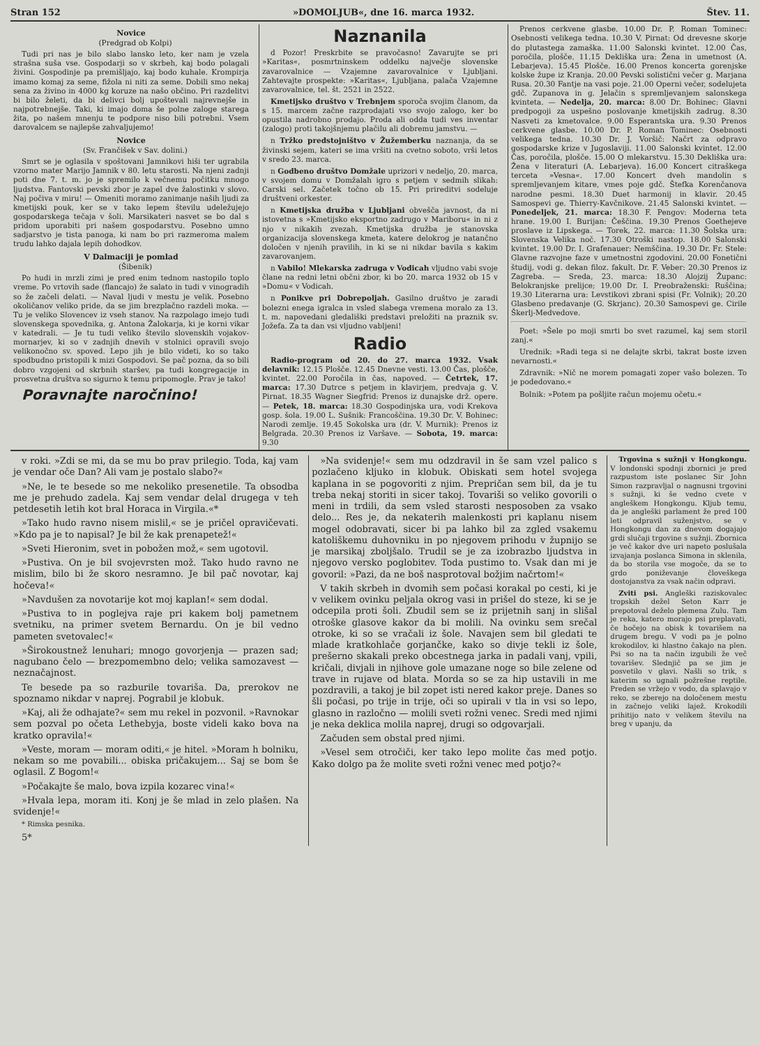Stran 152 »DOMOLJUB«, dne 16. marca 1932. Štev. 11.
Novice
(Predgrad ob Kolpi)
Tudi pri nas je bilo slabo lansko leto, ker nam je vzela strašna suša vse. Gospodarji so v skrbeh, kaj bodo polagali živini. Gospodinje pa premišljajo, kaj bodo kuhale. Krompirja imamo komaj za seme, fižola ni niti za seme. Dobili smo nekaj sena za živino in 4000 kg koruze na našo občino. Pri razdelitvi bi bilo želeti, da bi delivci bolj upoštevali najrevnejše in najpotrebnejše. Taki, ki imajo doma še polne zaloge starega žita, po našem mnenju te podpore niso bili potrebni. Vsem darovalcem se najlepše zahvaljujemo!
Novice
(Sv. Frančišek v Sav. dolini.)
Smrt se je oglasila v spoštovani Jamnikovi hiši ter ugrabila vzorno mater Marijo Jamnik v 80. letu starosti. Na njeni zadnji poti dne 7. t. m. jo je spremilo k večnemu počitku mnogo ljudstva. Fantovski pevski zbor je zapel dve žalostinki v slovo. Naj počiva v miru! — Omeniti moramo zanimanje naših ljudi za kmetijski pouk, ker se v tako lepem številu udeležujejo gospodarskega tečaja v šoli. Marsikateri nasvet se bo dal s pridom uporabiti pri našem gospodarstvu. Posebno umno sadjarstvo je tista panoga, ki nam bo pri razmeroma malem trudu lahko dajala lepih dohodkov.
V Dalmaciji je pomlad
(Šibenik)
Po hudi in mrzli zimi je pred enim tednom nastopilo toplo vreme. Po vrtovih sade (flancajo) že salato in tudi v vinogradih so že začeli delati. — Naval ljudi v mestu je velik. Posebno okoličanov veliko pride, da se jim brezplačno razdeli moka. — Tu je veliko Slovencev iz vseh stanov. Na razpolago imejo tudi slovenskega spovednika, g. Antona Žalokarja, ki je korni vikar v katedrali. — Je tu tudi veliko število slovenskih vojakov-mornarjev, ki so v zadnjih dnevih v stolnici opravili svojo velikonočno sv. spoved. Lepo jih je bilo videti, ko so tako spodbudno pristopili k mizi Gospodovi. Se pač pozna, da so bili dobro vzgojeni od skrbnih staršev, pa tudi kongregacije in prosvetna društva so sigurno k temu pripomogle. Prav je tako!
Poravnajte naročnino!
Naznanila
d Pozor! Preskrbite se pravočasno! Zavarujte se pri »Karitas«, posmrtninskem oddelku največje slovenske zavarovalnice — Vzajemne zavarovalnice v Ljubljani. Zahtevajte prospekte: »Karitas«, Ljubljana, palača Vzajemne zavarovalnice, tel. št. 2521 in 2522.
Kmetijsko društvo v Trebnjem sporoča svojim članom, da s 15. marcem začne razprodajati vso svojo zalogo, ker bo opustila nadrobno prodajo. Proda ali odda tudi ves inventar (zalogo) proti takojšnjemu plačilu ali dobremu jamstvu. —
n Tržko predstojništvo v Žužemberku naznanja, da se živinski sejem, kateri se ima vršiti na cvetno soboto, vrši letos v sredo 23. marca.
n Godbeno društvo Domžale uprizori v nedeljo, 20. marca, v svojem domu v Domžalah igro s petjem v sedmih slikah: Carski sel. Začetek točno ob 15. Pri prireditvi sodeluje društveni orkester.
n Kmetijska družba v Ljubljani obvešča javnost, da ni istovetna s »Kmetijsko eksportno zadrugo v Mariboru« in ni z njo v nikakih zvezah. Kmetijska družba je stanovska organizacija slovenskega kmeta, katere delokrog je natančno določen v njenih pravilih, in ki se ni nikdar bavila s kakim zavarovanjem.
n Vabilo! Mlekarska zadruga v Vodicah vljudno vabi svoje člane na redni letni občni zbor, ki bo 20. marca 1932 ob 15 v »Domu« v Vodicah.
n Ponikve pri Dobrepoljah. Gasilno društvo je zaradi bolezni enega igralca in vsled slabega vremena moralo za 13. t. m. napovedani gledališki predstavi preložiti na praznik sv. Jožefa. Za ta dan vsi vljudno vabljeni!
Radio
Radio-program od 20. do 27. marca 1932. Vsak delavnik: 12.15 Plošče. 12.45 Dnevne vesti. 13.00 Čas, plošče, kvintet. 22.00 Poročila in čas, napoved. — Četrtek, 17. marca: 17.30 Dutrce s petjem in klavirjem, predvaja g. V. Pirnat. 18.35 Wagner Siegfrid: Prenos iz dunajske drž. opere. — Petek, 18. marca: 18.30 Gospodinjska ura, vodi Krekova gosp. šola. 19.00 L. Sušnik: Francoščina. 19.30 Dr. V. Bohinec: Narodi zemlje. 19.45 Sokolska ura (dr. V. Murnik): Prenos iz Belgrada. 20.30 Prenos iz Varšave. — Sobota, 19. marca: 9.30
Prenos cerkvene glasbe. 10.00 Dr. P. Roman Tominec: Osebnosti velikega tedna. 10.30 V. Pirnat: Od drevesne skorje do plutastega zamaška. 11.00 Salonski kvintet. 12.00 Čas, poročila, plošče. 11.15 Dekliška ura: Žena in umetnost (A. Lebarjeva). 15.45 Plošče. 16.00 Prenos koncerta gorenjske kolske župe iz Kranja. 20.00 Pevski solistični večer g. Marjana Rusa. 20.30 Fantje na vasi poje. 21.00 Operni večer, sodelujeta gdč. Zupanova in g. Jelačin s spremljevanjem salonskega kvinteta. — Nedelja, 20. marca: 8.00 Dr. Bohinec: Glavni predpogoji za uspešno poslovanje kmetijskih zadrug. 8.30 Nasveti za kmetovalce. 9.00 Esperantska ura. 9.30 Prenos cerkvene glasbe. 10.00 Dr. P. Roman Tominec: Osebnosti velikega tedna. 10.30 Dr. J. Voršič: Načrt za odpravo gospodarske krize v Jugoslaviji. 11.00 Salonski kvintet. 12.00 Čas, poročila, plošče. 15.00 O mlekarstvu. 15.30 Dekliška ura: Žena v literaturi (A. Lebarjeva). 16.00 Koncert citraškega terceta »Vesna«. 17.00 Koncert dveh mandolin s spremljevanjem kitare, vmes poje gdč. Štefka Korenčanova narodne pesmi. 18.30 Duet harmonij in klavir. 20.45 Samospevi ge. Thierry-Kavčnikove. 21.45 Salonski kvintet. — Ponedeljek, 21. marca: 18.30 F. Pengov: Moderna teta hrane. 19.00 I. Burijan: Češčina. 19.30 Prenos Goethejeve proslave iz Lipskega. — Torek, 22. marca: 11.30 Šolska ura: Slovenska Velika noč. 17.30 Otroški nastop. 18.00 Salonski kvintet. 19.00 Dr. I. Grafenauer: Nemščina. 19.30 Dr. Fr. Stele: Glavne razvojne faze v umetnostni zgodovini. 20.00 Fonetični študij, vodi g. dekan filoz. fakult. Dr. F. Veber: 20.30 Prenos iz Zagreba. — Sreda, 23. marca: 18.30 Alojzij Županc: Belokranjske prelijce; 19.00 Dr. I. Preobraženski: Ruščina; 19.30 Literarna ura: Levstikovi zbrani spisi (Fr. Volnik); 20.20 Glasbeno predavanje (G. Skrjanc). 20.30 Samospevi ge. Cirile Škerlj-Medvedove.
Poet: »Šele po moji smrti bo svet razumel, kaj sem storil zanj.«
Urednik: »Radi tega si ne delajte skrbi, takrat boste izven nevarnosti.«
Zdravnik: »Nič ne morem pomagati zoper vašo bolezen. To je podedovano.«
Bolnik: »Potem pa pošljite račun mojemu očetu.«
v roki. »Zdi se mi, da se mu bo prav prilegio. Toda, kaj vam je vendar oče Dan? Ali vam je postalo slabo?«
»Ne, le te besede so me nekoliko presenetile. Ta obsodba me je prehudo zadela. Kaj sem vendar delal drugega v teh petdesetih letih kot bral Horaca in Virgila.«*
»Tako hudo ravno nisem mislil,« se je pričel opravičevati. »Kdo pa je to napisal? Je bil že kak prenapetež!«
»Sveti Hieronim, svet in pobožen mož,« sem ugotovil.
»Pustiva. On je bil svojevrsten mož. Tako hudo ravno ne mislim, bilo bi že skoro nesramno. Je bil pač novotar, kaj hočeva!«
»Navdušen za novotarije kot moj kaplan!« sem dodal.
»Pustiva to in poglejva raje pri kakem bolj pametnem svetniku, na primer svetem Bernardu. On je bil vedno pameten svetovalec!«
»Širokoustnež lenuhari; mnogo govorjenja — prazen sad; nagubano čelo — brezpomembno delo; velika samozavest — neznačajnost.
Te besede pa so razburile tovariša. Da, prerokov ne spoznamo nikdar v naprej. Pograbil je klobuk.
»Kaj, ali že odhajate?« sem mu rekel in pozvonil. »Ravnokar sem pozval po očeta Lethebyja, boste videli kako bova na kratko opravila!«
»Veste, moram — moram oditi,« je hitel. »Moram h bolniku, nekam so me povabili... obiska pričakujem... Saj se bom še oglasil. Z Bogom!«
»Počakajte še malo, bova izpila kozarec vina!«
»Hvala lepa, moram iti. Konj je še mlad in zelo plašen. Na svidenje!«
* Rimska pesnika.
5*
»Na svidenje!« sem mu odzdravil in še sam vzel palico s pozlačeno kljuko in klobuk. Obiskati sem hotel svojega kaplana in se pogovoriti z njim. Prepričan sem bil, da je tu treba nekaj storiti in sicer takoj. Tovariši so veliko govorili o meni in trdili, da sem vsled starosti nesposoben za vsako delo... Res je, da nekaterih malenkosti pri kaplanu nisem mogel odobravati, sicer bi pa lahko bil za zgled vsakemu katoliškemu duhovniku in po njegovem prihodu v župnijo se je marsikaj zboljšalo. Trudil se je za izobrazbo ljudstva in njegovo versko poglobitev. Toda pustimo to. Vsak dan mi je govoril: »Pazi, da ne boš nasprotoval božjim načrtom!«
V takih skrbeh in dvomih sem počasi korakal po cesti, ki je v velikem ovinku peljala okrog vasi in prišel do steze, ki se je odcepila proti šoli. Zbudil sem se iz prijetnih sanj in slišal otroške glasove kakor da bi molili. Na ovinku sem srečal otroke, ki so se vračali iz šole. Navajen sem bil gledati te mlade kratkohlače gorjančke, kako so divje tekli iz šole, prešerno skakali preko obcestnega jarka in padali vanj, vpili, kričali, divjali in njihove gole umazane noge so bile zelene od trave in rujave od blata. Morda so se za hip ustavili in me pozdravili, a takoj je bil zopet isti nered kakor preje. Danes so šli počasi, po trije in trije, oči so upirali v tla in vsi so lepo, glasno in razločno — molili sveti rožni venec. Sredi med njimi je neka deklica molila naprej, drugi so odgovarjali.
Začuden sem obstal pred njimi.
»Vesel sem otročiči, ker tako lepo molite čas med potjo. Kako dolgo pa že molite sveti rožni venec med potjo?«
Trgovina s sužnji v Hongkongu. V londonski spodnji zbornici je pred razpustom iste poslanec Sir John Simon razpravljal o nagnusni trgovini s sužnji, ki še vedno cvete v angleškem Hongkongu. Kljub temu, da je angleški parlament že pred 100 leti odpravil suženjstvo, se v Hongkongu dan za dnevom dogajajo grdi slučaji trgovine s sužnji. Zbornica je več kakor dve uri napeto poslušala izvajanja poslanca Simona in sklenila, da bo storila vse mogoče, da se to grdo poniževanje človeškega dostojanstva za vsak način odpravi.
Zviti psi. Angleški raziskovalec tropskih dežel Seton Karr je prepotoval deželo plemena Zulu. Tam je reka, katero morajo psi preplavati, če hočejo na obisk k tovarišem na drugem bregu. V vodi pa je polno krokodilov, ki hlastno čakajo na plen. Psi so na ta način izgubili že več tovarišev. Slednjič pa se jim je posvetilo v glavi. Našli so trik, s katerim so ugnali požrešne reptile. Preden se vržejo v vodo, da splavajo v reko, se zberejo na določenem mestu in začnejo veliki lajež. Krokodili prihitijo nato v velikem številu na breg v upanju, da